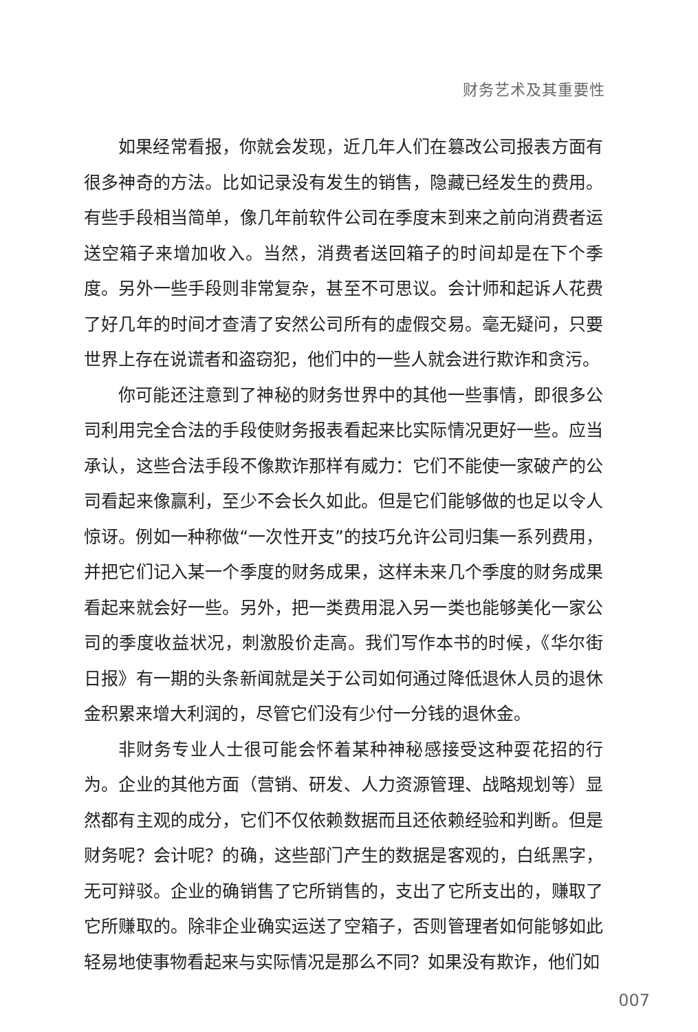财务艺术及其重要性
如果经常看报，你就会发现，近几年人们在篡改公司报表方面有很多神奇的方法。比如记录没有发生的销售，隐藏已经发生的费用。有些手段相当简单，像几年前软件公司在季度末到来之前向消费者运送空箱子来增加收入。当然，消费者送回箱子的时间却是在下个季度。另外一些手段则非常复杂，甚至不可思议。会计师和起诉人花费了好几年的时间才查清了安然公司所有的虚假交易。毫无疑问，只要世界上存在说谎者和盗窃犯，他们中的一些人就会进行欺诈和贪污。
你可能还注意到了神秘的财务世界中的其他一些事情，即很多公司利用完全合法的手段使财务报表看起来比实际情况更好一些。应当承认，这些合法手段不像欺诈那样有威力：它们不能使一家破产的公司看起来像赢利，至少不会长久如此。但是它们能够做的也足以令人惊讶。例如一种称做“一次性开支”的技巧允许公司归集一系列费用，并把它们记入某一个季度的财务成果，这样未来几个季度的财务成果看起来就会好一些。另外，把一类费用混入另一类也能够美化一家公司的季度收益状况，刺激股价走高。我们写作本书的时候，《华尔街日报》有一期的头条新闻就是关于公司如何通过降低退休人员的退休金积累来增大利润的，尽管它们没有少付一分钱的退休金。
非财务专业人士很可能会怀着某种神秘感接受这种耍花招的行为。企业的其他方面（营销、研发、人力资源管理、战略规划等）显然都有主观的成分，它们不仅依赖数据而且还依赖经验和判断。但是财务呢？会计呢？的确，这些部门产生的数据是客观的，白纸黑字，无可辩驳。企业的确销售了它所销售的，支出了它所支出的，赚取了它所赚取的。除非企业确实运送了空箱子，否则管理者如何能够如此轻易地使事物看起来与实际情况是那么不同？如果没有欺诈，他们如
007